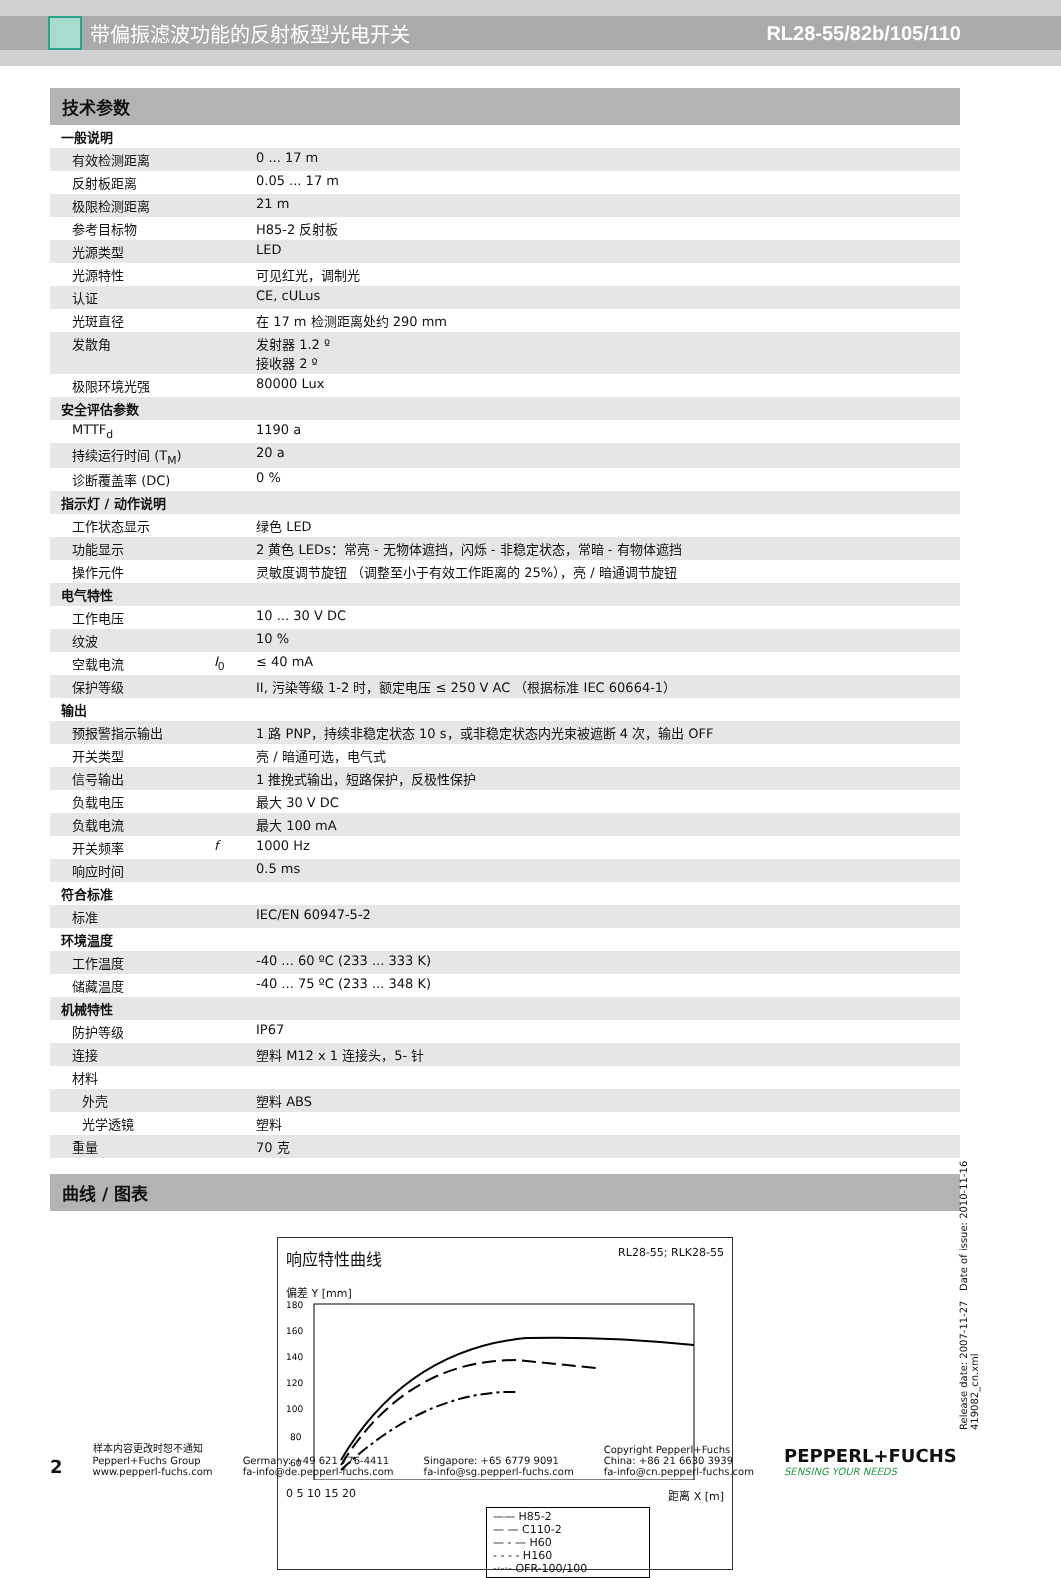带偏振滤波功能的反射板型光电开关 RL28-55/82b/105/110
技术参数
| 一般说明 | | |
| 有效检测距离 | | 0 ... 17 m |
| 反射板距离 | | 0.05 ... 17 m |
| 极限检测距离 | | 21 m |
| 参考目标物 | | H85-2 反射板 |
| 光源类型 | | LED |
| 光源特性 | | 可见红光，调制光 |
| 认证 | | CE, cULus |
| 光斑直径 | | 在 17 m 检测距离处约 290 mm |
| 发散角 | | 发射器 1.2 º 接收器 2 º |
| 极限环境光强 | | 80000 Lux |
| 安全评估参数 | | |
| MTTF<sub>d</sub> | | 1190 a |
| 持续运行时间 (T<sub>M</sub>) | | 20 a |
| 诊断覆盖率 (DC) | | 0 % |
| 指示灯 / 动作说明 | | |
| 工作状态显示 | | 绿色 LED |
| 功能显示 | | 2 黄色 LEDs：常亮 - 无物体遮挡，闪烁 - 非稳定状态，常暗 - 有物体遮挡 |
| 操作元件 | | 灵敏度调节旋钮 （调整至小于有效工作距离的 25%），亮 / 暗通调节旋钮 |
| 电气特性 | | |
| 工作电压 | | 10 ... 30 V DC |
| 纹波 | | 10 % |
| 空载电流 | I<sub>0</sub> | ≤ 40 mA |
| 保护等级 | | II, 污染等级 1-2 时，额定电压 ≤ 250 V AC （根据标准 IEC 60664-1） |
| 输出 | | |
| 预报警指示输出 | | 1 路 PNP，持续非稳定状态 10 s，或非稳定状态内光束被遮断 4 次，输出 OFF |
| 开关类型 | | 亮 / 暗通可选，电气式 |
| 信号输出 | | 1 推挽式输出，短路保护，反极性保护 |
| 负载电压 | | 最大 30 V DC |
| 负载电流 | | 最大 100 mA |
| 开关频率 | f | 1000 Hz |
| 响应时间 | | 0.5 ms |
| 符合标准 | | |
| 标准 | | IEC/EN 60947-5-2 |
| 环境温度 | | |
| 工作温度 | | -40 ... 60 ºC (233 ... 333 K) |
| 储藏温度 | | -40 ... 75 ºC (233 ... 348 K) |
| 机械特性 | | |
| 防护等级 | | IP67 |
| 连接 | | 塑料 M12 x 1 连接头，5- 针 |
| 材料 | | |
| 外壳 | | 塑料 ABS |
| 光学透镜 | | 塑料 |
| 重量 | | 70 克 |
曲线 / 图表
响应特性曲线 RL28-55; RLK28-55
偏差 Y [mm]
180
160
140
120
100
80
60
0 5 10 15 20 距离 X [m]
—— H85-2
— — C110-2
— - — H60
- - - - H160
-·-·- OFR-100/100
Release date: 2007-11-27 Date of issue: 2010-11-16 419082_cn.xml
2
样本内容更改时恕不通知
Pepperl+Fuchs Group
www.pepperl-fuchs.com
Germany: +49 621 776-4411
fa-info@de.pepperl-fuchs.com
Singapore: +65 6779 9091
fa-info@sg.pepperl-fuchs.com
Copyright Pepperl+Fuchs
China: +86 21 6630 3939
fa-info@cn.pepperl-fuchs.com
PEPPERL+FUCHS
SENSING YOUR NEEDS